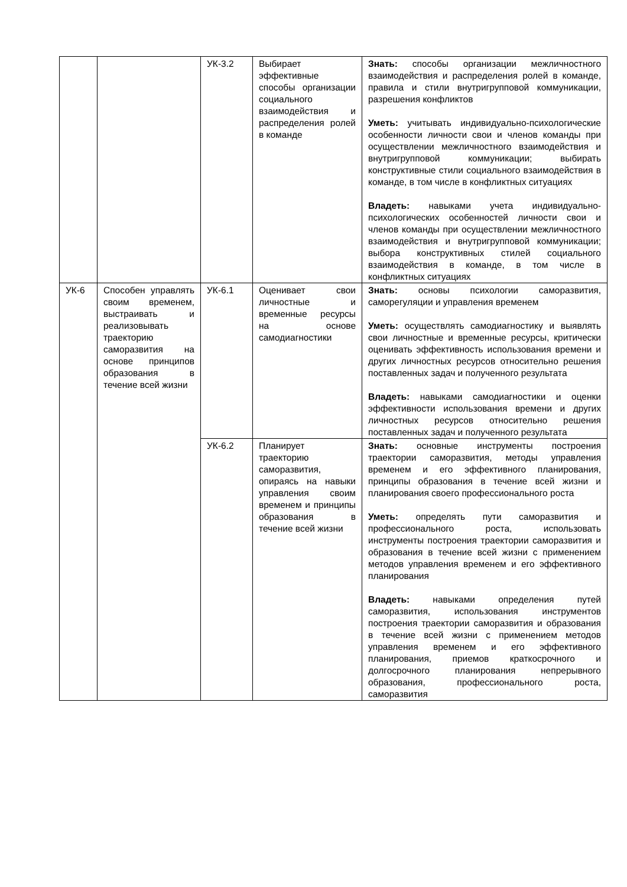| | | УК-3.2 | Выбирает эффективные способы организации социального взаимодействия и распределения ролей в команде | Знать: способы организации межличностного взаимодействия и распределения ролей в команде, правила и стили внутригрупповой коммуникации, разрешения конфликтов Уметь: учитывать индивидуально-психологические особенности личности свои и членов команды при осуществлении межличностного взаимодействия и внутригрупповой коммуникации; выбирать конструктивные стили социального взаимодействия в команде, в том числе в конфликтных ситуациях Владеть: навыками учета индивидуально-психологических особенностей личности свои и членов команды при осуществлении межличностного взаимодействия и внутригрупповой коммуникации; выбора конструктивных стилей социального взаимодействия в команде, в том числе в конфликтных ситуациях |
| УК-6 | Способен управлять своим временем, выстраивать и реализовывать траекторию саморазвития на основе принципов образования в течение всей жизни | УК-6.1 | Оценивает свои личностные и временные ресурсы на основе самодиагностики | Знать: основы психологии саморазвития, саморегуляции и управления временем Уметь: осуществлять самодиагностику и выявлять свои личностные и временные ресурсы, критически оценивать эффективность использования времени и других личностных ресурсов относительно решения поставленных задач и полученного результата Владеть: навыками самодиагностики и оценки эффективности использования времени и других личностных ресурсов относительно решения поставленных задач и полученного результата |
| | | УК-6.2 | Планирует траекторию саморазвития, опираясь на навыки управления своим временем и принципы образования в течение всей жизни | Знать: основные инструменты построения траектории саморазвития, методы управления временем и его эффективного планирования, принципы образования в течение всей жизни и планирования своего профессионального роста Уметь: определять пути саморазвития и профессионального роста, использовать инструменты построения траектории саморазвития и образования в течение всей жизни с применением методов управления временем и его эффективного планирования Владеть: навыками определения путей саморазвития, использования инструментов построения траектории саморазвития и образования в течение всей жизни с применением методов управления временем и его эффективного планирования, приемов краткосрочного и долгосрочного планирования непрерывного образования, профессионального роста, саморазвития |